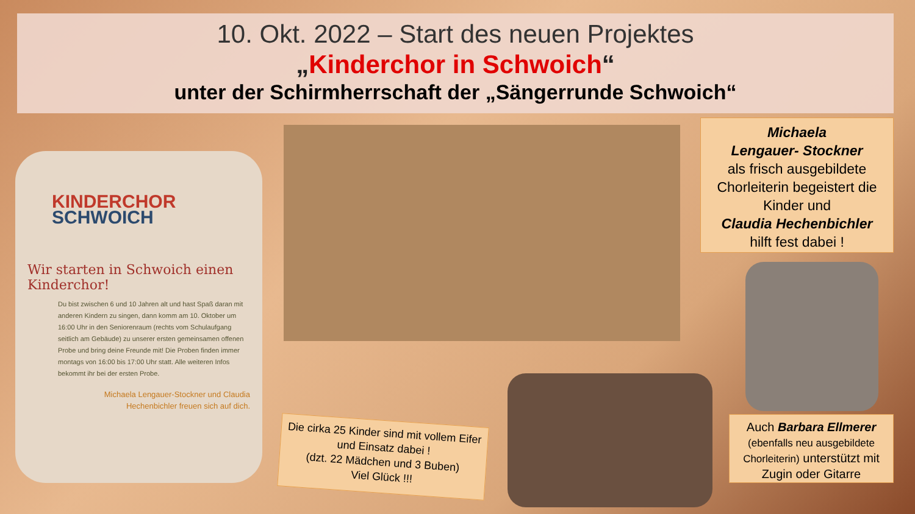10. Okt. 2022 – Start des neuen Projektes
„Kinderchor in Schwoich“
unter der Schirmherrschaft der „Sängerrunde Schwoich“
KINDERCHOR
SCHWOICH
Wir starten in Schwoich einen Kinderchor!
Du bist zwischen 6 und 10 Jahren alt und hast Spaß daran mit anderen Kindern zu singen, dann komm am 10. Oktober um 16:00 Uhr in den Seniorenraum (rechts vom Schulaufgang seitlich am Gebäude) zu unserer ersten gemeinsamen offenen Probe und bring deine Freunde mit! Die Proben finden immer montags von 16:00 bis 17:00 Uhr statt. Alle weiteren Infos bekommt ihr bei der ersten Probe.
Michaela Lengauer-Stockner und Claudia Hechenbichler freuen sich auf dich.
Michaela
Lengauer- Stockner
als frisch ausgebildete Chorleiterin begeistert die Kinder und
Claudia Hechenbichler
hilft fest dabei !
Auch Barbara Ellmerer
(ebenfalls neu ausgebildete Chorleiterin) unterstützt mit Zugin oder Gitarre
Die cirka 25 Kinder sind mit vollem Eifer und Einsatz dabei !
(dzt. 22 Mädchen und 3 Buben)
Viel Glück !!!